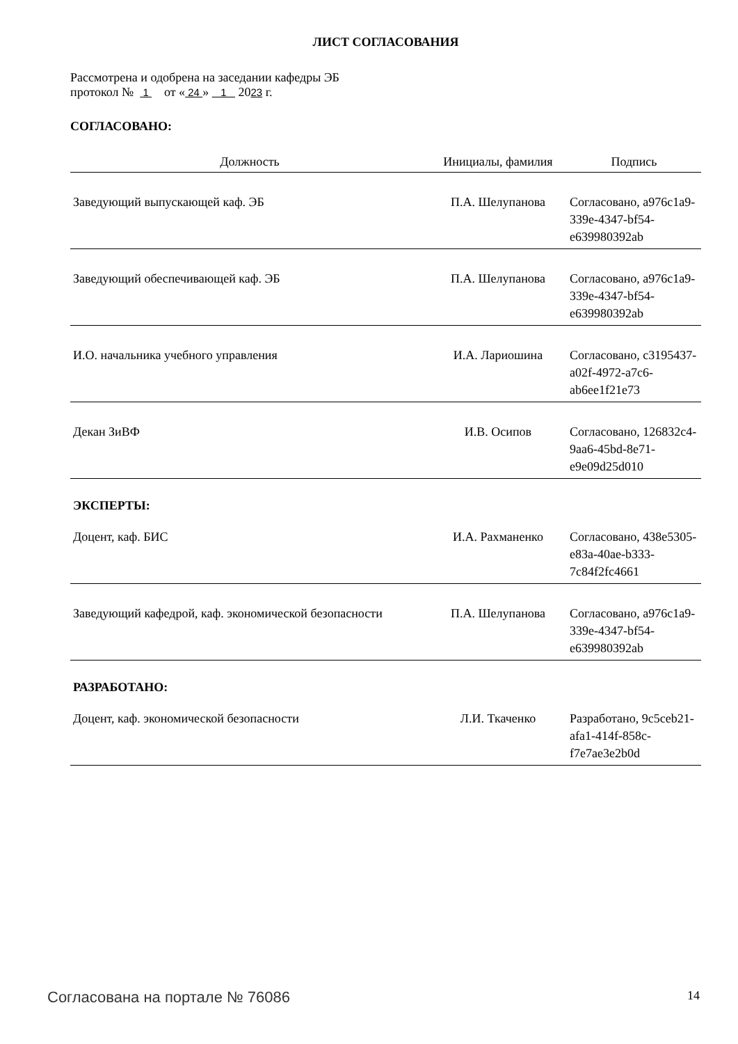ЛИСТ СОГЛАСОВАНИЯ
Рассмотрена и одобрена на заседании кафедры ЭБ
протокол № 1 от « 24 » 1 2023 г.
СОГЛАСОВАНО:
| Должность | Инициалы, фамилия | Подпись |
| --- | --- | --- |
| Заведующий выпускающей каф. ЭБ | П.А. Шелупанова | Согласовано, a976c1a9-339e-4347-bf54-e639980392ab |
| Заведующий обеспечивающей каф. ЭБ | П.А. Шелупанова | Согласовано, a976c1a9-339e-4347-bf54-e639980392ab |
| И.О. начальника учебного управления | И.А. Лариошина | Согласовано, c3195437-a02f-4972-a7c6-ab6ee1f21e73 |
| Декан ЗиВФ | И.В. Осипов | Согласовано, 126832c4-9aa6-45bd-8e71-e9e09d25d010 |
ЭКСПЕРТЫ:
| Доцент, каф. БИС | И.А. Рахманенко | Согласовано, 438e5305-e83a-40ae-b333-7c84f2fc4661 |
| Заведующий кафедрой, каф. экономической безопасности | П.А. Шелупанова | Согласовано, a976c1a9-339e-4347-bf54-e639980392ab |
РАЗРАБОТАНО:
| Доцент, каф. экономической безопасности | Л.И. Ткаченко | Разработано, 9c5ceb21-afa1-414f-858c-f7e7ae3e2b0d |
Согласована на портале № 76086 14